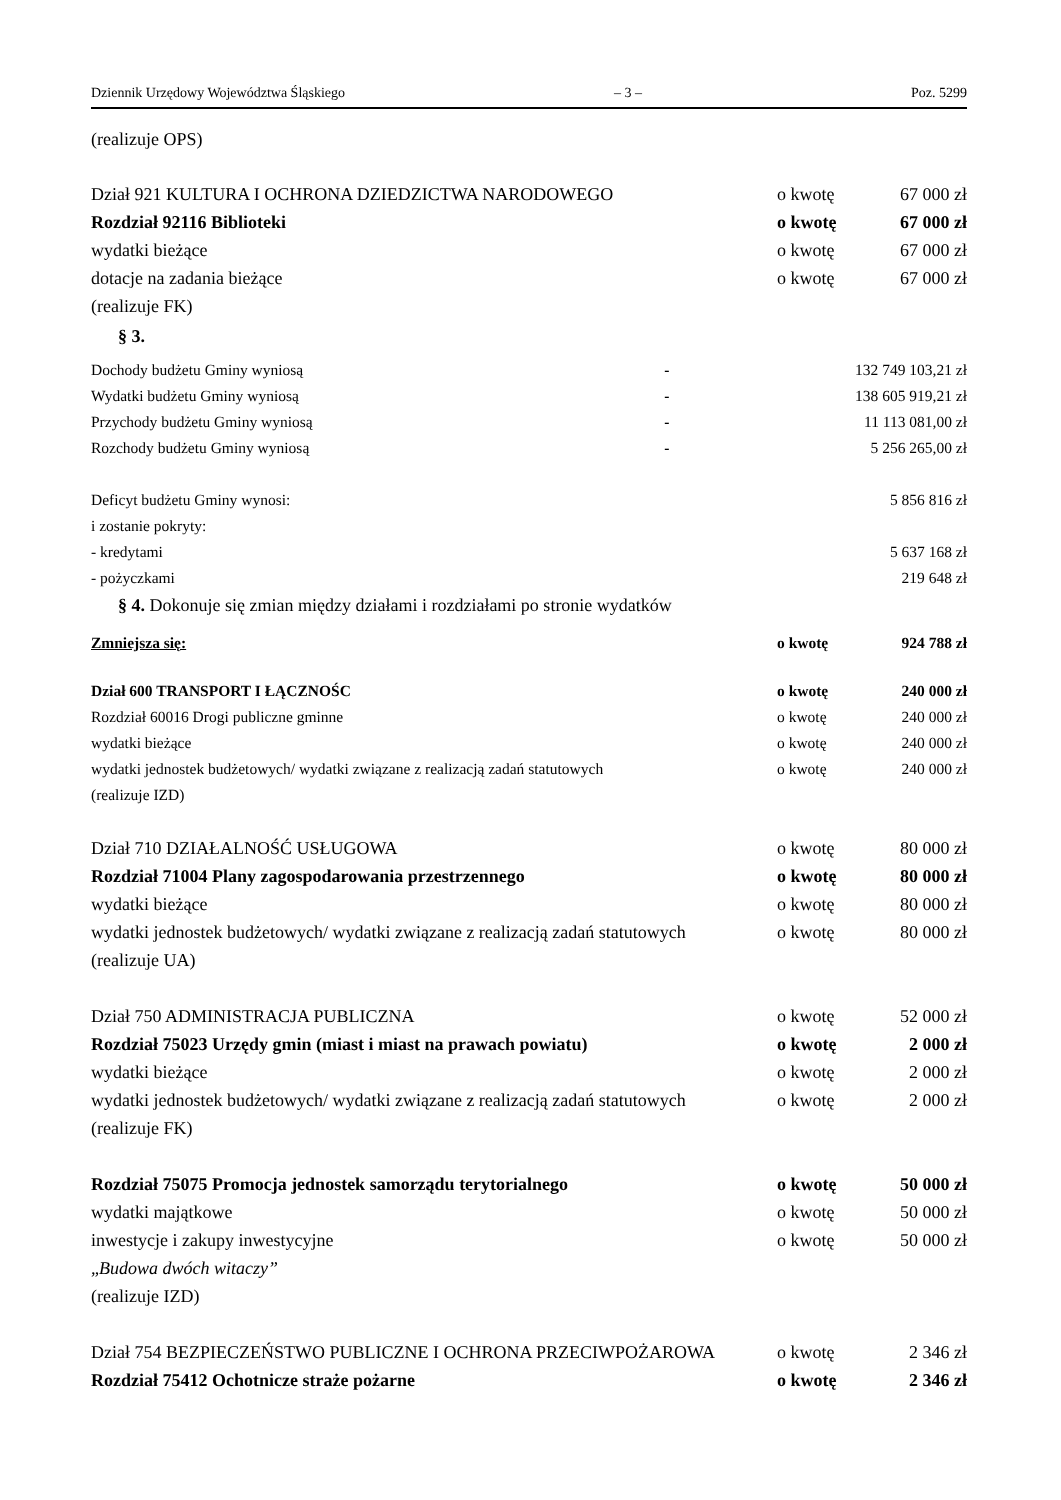Dziennik Urzędowy Województwa Śląskiego – 3 – Poz. 5299
(realizuje OPS)
| Dział 921 KULTURA I OCHRONA DZIEDZICTWA NARODOWEGO | o kwotę | 67 000 zł |
| Rozdział 92116 Biblioteki | o kwotę | 67 000 zł |
| wydatki bieżące | o kwotę | 67 000 zł |
| dotacje na zadania bieżące | o kwotę | 67 000 zł |
| (realizuje FK) | | |
§ 3.
| Dochody budżetu Gminy wyniosą | - | 132 749 103,21 zł |
| Wydatki budżetu Gminy wyniosą | - | 138 605 919,21 zł |
| Przychody budżetu Gminy wyniosą | - | 11 113 081,00 zł |
| Rozchody budżetu Gminy wyniosą | - | 5 256 265,00 zł |
| Deficyt budżetu Gminy wynosi: | 5 856 816 zł |
| i zostanie pokryty: | |
| - kredytami | 5 637 168 zł |
| - pożyczkami | 219 648 zł |
§ 4. Dokonuje się zmian między działami i rozdziałami po stronie wydatków
| Zmniejsza się: | o kwotę | 924 788 zł |
| Dział 600 TRANSPORT I ŁĄCZNOŚC | o kwotę | 240 000 zł |
| Rozdział 60016 Drogi publiczne gminne | o kwotę | 240 000 zł |
| wydatki bieżące | o kwotę | 240 000 zł |
| wydatki jednostek budżetowych/ wydatki związane z realizacją zadań statutowych | o kwotę | 240 000 zł |
| (realizuje IZD) | | |
| Dział 710 DZIAŁALNOŚĆ USŁUGOWA | o kwotę | 80 000 zł |
| Rozdział 71004 Plany zagospodarowania przestrzennego | o kwotę | 80 000 zł |
| wydatki bieżące | o kwotę | 80 000 zł |
| wydatki jednostek budżetowych/ wydatki związane z realizacją zadań statutowych | o kwotę | 80 000 zł |
| (realizuje UA) | | |
| Dział 750 ADMINISTRACJA PUBLICZNA | o kwotę | 52 000 zł |
| Rozdział 75023 Urzędy gmin (miast i miast na prawach powiatu) | o kwotę | 2 000 zł |
| wydatki bieżące | o kwotę | 2 000 zł |
| wydatki jednostek budżetowych/ wydatki związane z realizacją zadań statutowych | o kwotę | 2 000 zł |
| (realizuje FK) | | |
| Rozdział 75075 Promocja jednostek samorządu terytorialnego | o kwotę | 50 000 zł |
| wydatki majątkowe | o kwotę | 50 000 zł |
| inwestycje i zakupy inwestycyjne | o kwotę | 50 000 zł |
| „ Budowa dwóch witaczy” | | |
| (realizuje IZD) | | |
| Dział 754 BEZPIECZEŃSTWO PUBLICZNE I OCHRONA PRZECIWPOŻAROWA | o kwotę | 2 346 zł |
| Rozdział 75412 Ochotnicze straże pożarne | o kwotę | 2 346 zł |